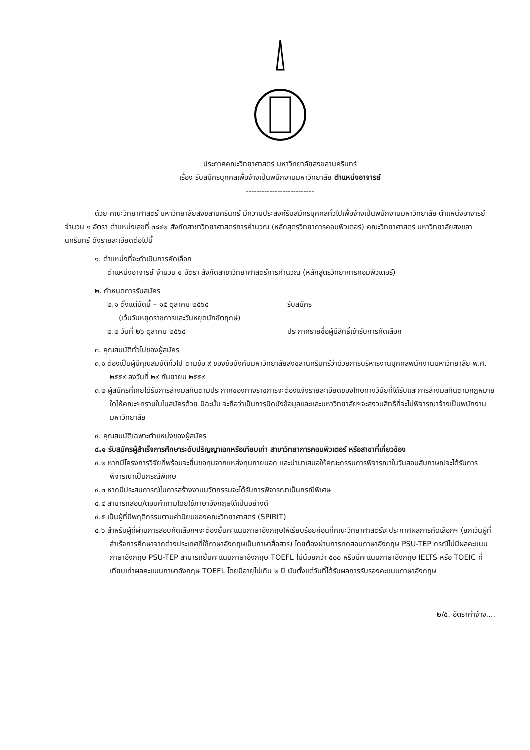ประกาศคณะวิทยาศาสตร์ มหาวิทยาลัยสงขลานครินทร์
เรื่อง รับสมัครบุคคลเพื่อจ้างเป็นพนักงานมหาวิทยาลัย ตำแหน่งอาจารย์
--------------------------
ด้วย คณะวิทยาศาสตร์ มหาวิทยาลัยสงขลานครินทร์ มีความประสงค์รับสมัครบุคคลทั่วไปเพื่อจ้างเป็นพนักงานมหาวิทยาลัย ตำแหน่งอาจารย์ จำนวน ๑ อัตรา ตำแหน่งเลขที่ ๓๘๔๒ สังกัดสาขาวิทยาศาสตร์การคำนวณ (หลักสูตรวิทยาการคอมพิวเตอร์) คณะวิทยาศาสตร์ มหาวิทยาลัยสงขลานครินทร์ ดังรายละเอียดต่อไปนี้
๑. ตำแหน่งที่จะดำเนินการคัดเลือก
ตำแหน่งอาจารย์ จำนวน ๑ อัตรา สังกัดสาขาวิทยาศาสตร์การคำนวณ (หลักสูตรวิทยาการคอมพิวเตอร์)
๒. กำหนดการรับสมัคร
๒.๑ ตั้งแต่บัดนี้ – ๑๕ ตุลาคม ๒๕๖๔
(เว้นวันหยุดราชการและวันหยุดนักขัตฤกษ์) รับสมัคร
๒.๒ วันที่ ๒๖ ตุลาคม ๒๕๖๔ ประกาศรายชื่อผู้มีสิทธิ์เข้ารับการคัดเลือก
๓. คุณสมบัติทั่วไปของผู้สมัคร
๓.๑ ต้องเป็นผู้มีคุณสมบัติทั่วไป ตามข้อ ๙ ของข้อบังคับมหาวิทยาลัยสงขลานครินทร์ว่าด้วยการบริหารงานบุคคลพนักงานมหาวิทยาลัย พ.ศ. ๒๕๕๙ ลงวันที่ ๒๙ กันยายน ๒๕๕๙
๓.๒ ผู้สมัครที่เคยได้รับการล้างมลทินตามประกาศของทางราชการจะต้องแจ้งรายละเอียดของโทษทางวินัยที่ได้รับและการล้างมลทินตามกฎหมายใดให้คณะฯทราบในใบสมัครด้วย มิฉะนั้น จะถือว่าเป็นการปิดบังข้อมูลและและมหาวิทยาลัยฯจะสงวนสิทธิ์ที่จะไม่พิจารณาจ้างเป็นพนักงานมหาวิทยาลัย
๔. คุณสมบัติเฉพาะตำแหน่งของผู้สมัคร
๔.๑ รับสมัครผู้สำเร็จการศึกษาระดับปริญญาเอกหรือเทียบเท่า สาขาวิทยาการคอมพิวเตอร์ หรือสาขาที่เกี่ยวข้อง
๔.๒ หากมีโครงการวิจัยที่พร้อมจะยื่นขอทุนจากแหล่งทุนภายนอก และนำมาเสนอให้คณะกรรมการพิจารณาในวันสอบสัมภาษณ์จะได้รับการพิจารณาเป็นกรณีพิเศษ
๔.๓ หากมีประสบการณ์ในการสร้างงานนวัตกรรมจะได้รับการพิจารณาเป็นกรณีพิเศษ
๔.๔ สามารถสอน/ตอบคำถามโดยใช้ภาษาอังกฤษได้เป็นอย่างดี
๔.๕ เป็นผู้ที่มีพฤติกรรมตามค่านิยมของคณะวิทยาศาสตร์ (SPIRIT)
๔.๖ สำหรับผู้ที่ผ่านการสอบคัดเลือกฯจะต้องยื่นคะแนนภาษาอังกฤษให้เรียบร้อยก่อนที่คณะวิทยาศาสตร์จะประกาศผลการคัดเลือกฯ (ยกเว้นผู้ที่สำเร็จการศึกษาจากต่างประเทศที่ใช้ภาษาอังกฤษเป็นภาษาสื่อสาร) โดยต้องผ่านการทดสอบภาษาอังกฤษ PSU-TEP กรณีไม่มีผลคะแนนภาษาอังกฤษ PSU-TEP สามารถยื่นคะแนนภาษาอังกฤษ TOEFL ไม่น้อยกว่า ๕๐๐ หรือมีคะแนนภาษาอังกฤษ IELTS หรือ TOEIC ที่เทียบเท่าผลคะแนนภาษาอังกฤษ TOEFL โดยมีอายุไม่เกิน ๒ ปี นับตั้งแต่วันที่ได้รับผลการรับรองคะแนนภาษาอังกฤษ
๒/๕. อัตราค่าจ้าง....